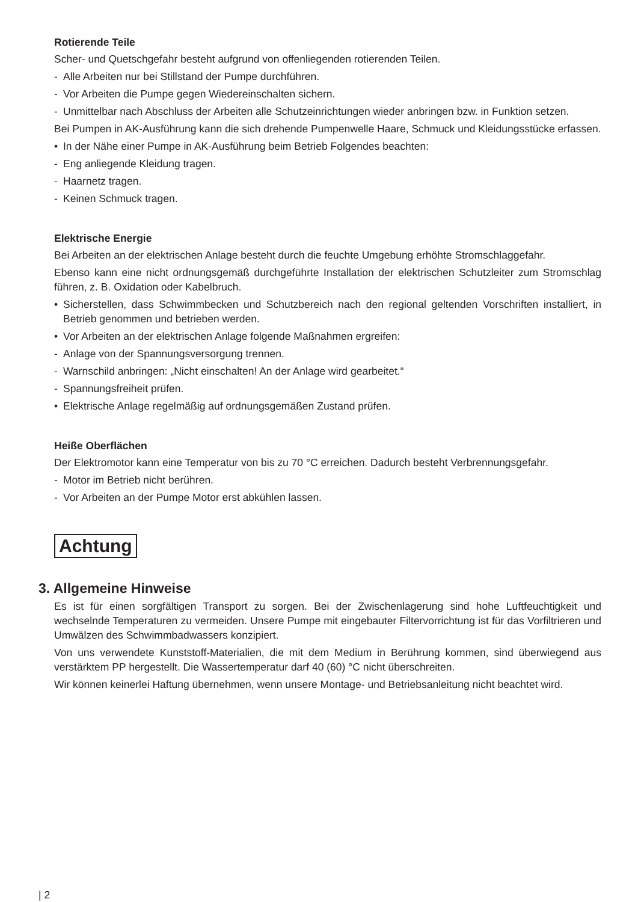Rotierende Teile
Scher- und Quetschgefahr besteht aufgrund von offenliegenden rotierenden Teilen.
- Alle Arbeiten nur bei Stillstand der Pumpe durchführen.
- Vor Arbeiten die Pumpe gegen Wiedereinschalten sichern.
- Unmittelbar nach Abschluss der Arbeiten alle Schutzeinrichtungen wieder anbringen bzw. in Funktion setzen.
Bei Pumpen in AK-Ausführung kann die sich drehende Pumpenwelle Haare, Schmuck und Kleidungsstücke erfassen.
• In der Nähe einer Pumpe in AK-Ausführung beim Betrieb Folgendes beachten:
- Eng anliegende Kleidung tragen.
- Haarnetz tragen.
- Keinen Schmuck tragen.
Elektrische Energie
Bei Arbeiten an der elektrischen Anlage besteht durch die feuchte Umgebung erhöhte Stromschlaggefahr.
Ebenso kann eine nicht ordnungsgemäß durchgeführte Installation der elektrischen Schutzleiter zum Stromschlag führen, z. B. Oxidation oder Kabelbruch.
• Sicherstellen, dass Schwimmbecken und Schutzbereich nach den regional geltenden Vorschriften installiert, in Betrieb genommen und betrieben werden.
• Vor Arbeiten an der elektrischen Anlage folgende Maßnahmen ergreifen:
- Anlage von der Spannungsversorgung trennen.
- Warnschild anbringen: „Nicht einschalten! An der Anlage wird gearbeitet.“
- Spannungsfreiheit prüfen.
• Elektrische Anlage regelmäßig auf ordnungsgemäßen Zustand prüfen.
Heiße Oberflächen
Der Elektromotor kann eine Temperatur von bis zu 70 °C erreichen. Dadurch besteht Verbrennungsgefahr.
- Motor im Betrieb nicht berühren.
- Vor Arbeiten an der Pumpe Motor erst abkühlen lassen.
Achtung
3. Allgemeine Hinweise
Es ist für einen sorgfältigen Transport zu sorgen. Bei der Zwischenlagerung sind hohe Luftfeuchtigkeit und wechselnde Temperaturen zu vermeiden. Unsere Pumpe mit eingebauter Filtervorrichtung ist für das Vorfiltrieren und Umwälzen des Schwimmbadwassers konzipiert.
Von uns verwendete Kunststoff-Materialien, die mit dem Medium in Berührung kommen, sind überwiegend aus verstärktem PP hergestellt. Die Wassertemperatur darf 40 (60) °C nicht überschreiten.
Wir können keinerlei Haftung übernehmen, wenn unsere Montage- und Betriebsanleitung nicht beachtet wird.
| 2